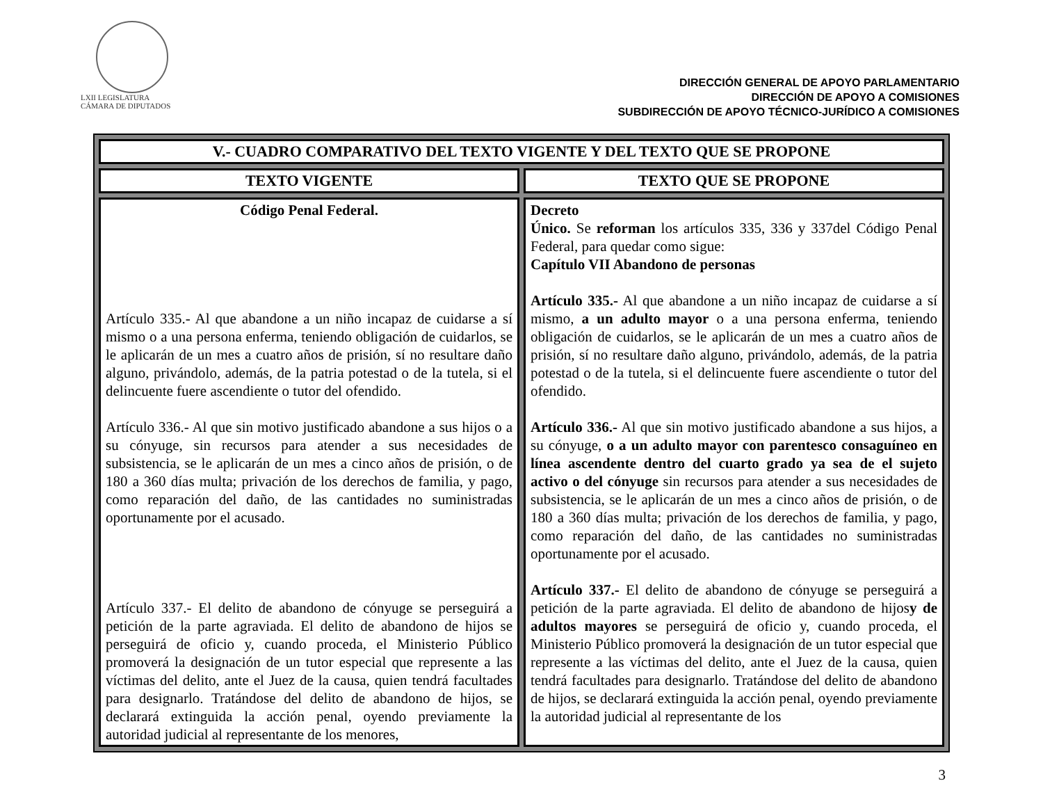LXII LEGISLATURA
CÁMARA DE DIPUTADOS
DIRECCIÓN GENERAL DE APOYO PARLAMENTARIO
DIRECCIÓN DE APOYO A COMISIONES
SUBDIRECCIÓN DE APOYO TÉCNICO-JURÍDICO A COMISIONES
| V.- CUADRO COMPARATIVO DEL TEXTO VIGENTE Y DEL TEXTO QUE SE PROPONE | |
| --- | --- |
| TEXTO VIGENTE | TEXTO QUE SE PROPONE |
| Código Penal Federal. Artículo 335.- Al que abandone a un niño incapaz de cuidarse a sí mismo o a una persona enferma, teniendo obligación de cuidarlos, se le aplicarán de un mes a cuatro años de prisión, sí no resultare daño alguno, privándolo, además, de la patria potestad o de la tutela, si el delincuente fuere ascendiente o tutor del ofendido. Artículo 336.- Al que sin motivo justificado abandone a sus hijos o a su cónyuge, sin recursos para atender a sus necesidades de subsistencia, se le aplicarán de un mes a cinco años de prisión, o de 180 a 360 días multa; privación de los derechos de familia, y pago, como reparación del daño, de las cantidades no suministradas oportunamente por el acusado. Artículo 337.- El delito de abandono de cónyuge se perseguirá a petición de la parte agraviada. El delito de abandono de hijos se perseguirá de oficio y, cuando proceda, el Ministerio Público promoverá la designación de un tutor especial que represente a las víctimas del delito, ante el Juez de la causa, quien tendrá facultades para designarlo. Tratándose del delito de abandono de hijos, se declarará extinguida la acción penal, oyendo previamente la autoridad judicial al representante de los menores, | Decreto Único. Se reforman los artículos 335, 336 y 337del Código Penal Federal, para quedar como sigue: Capítulo VII Abandono de personas Artículo 335.- Al que abandone a un niño incapaz de cuidarse a sí mismo, a un adulto mayor o a una persona enferma, teniendo obligación de cuidarlos, se le aplicarán de un mes a cuatro años de prisión, sí no resultare daño alguno, privándolo, además, de la patria potestad o de la tutela, si el delincuente fuere ascendiente o tutor del ofendido. Artículo 336.- Al que sin motivo justificado abandone a sus hijos, a su cónyuge, o a un adulto mayor con parentesco consaguíneo en línea ascendente dentro del cuarto grado ya sea de el sujeto activo o del cónyuge sin recursos para atender a sus necesidades de subsistencia, se le aplicarán de un mes a cinco años de prisión, o de 180 a 360 días multa; privación de los derechos de familia, y pago, como reparación del daño, de las cantidades no suministradas oportunamente por el acusado. Artículo 337.- El delito de abandono de cónyuge se perseguirá a petición de la parte agraviada. El delito de abandono de hijos y de adultos mayores se perseguirá de oficio y, cuando proceda, el Ministerio Público promoverá la designación de un tutor especial que represente a las víctimas del delito, ante el Juez de la causa, quien tendrá facultades para designarlo. Tratándose del delito de abandono de hijos, se declarará extinguida la acción penal, oyendo previamente la autoridad judicial al representante de los |
3